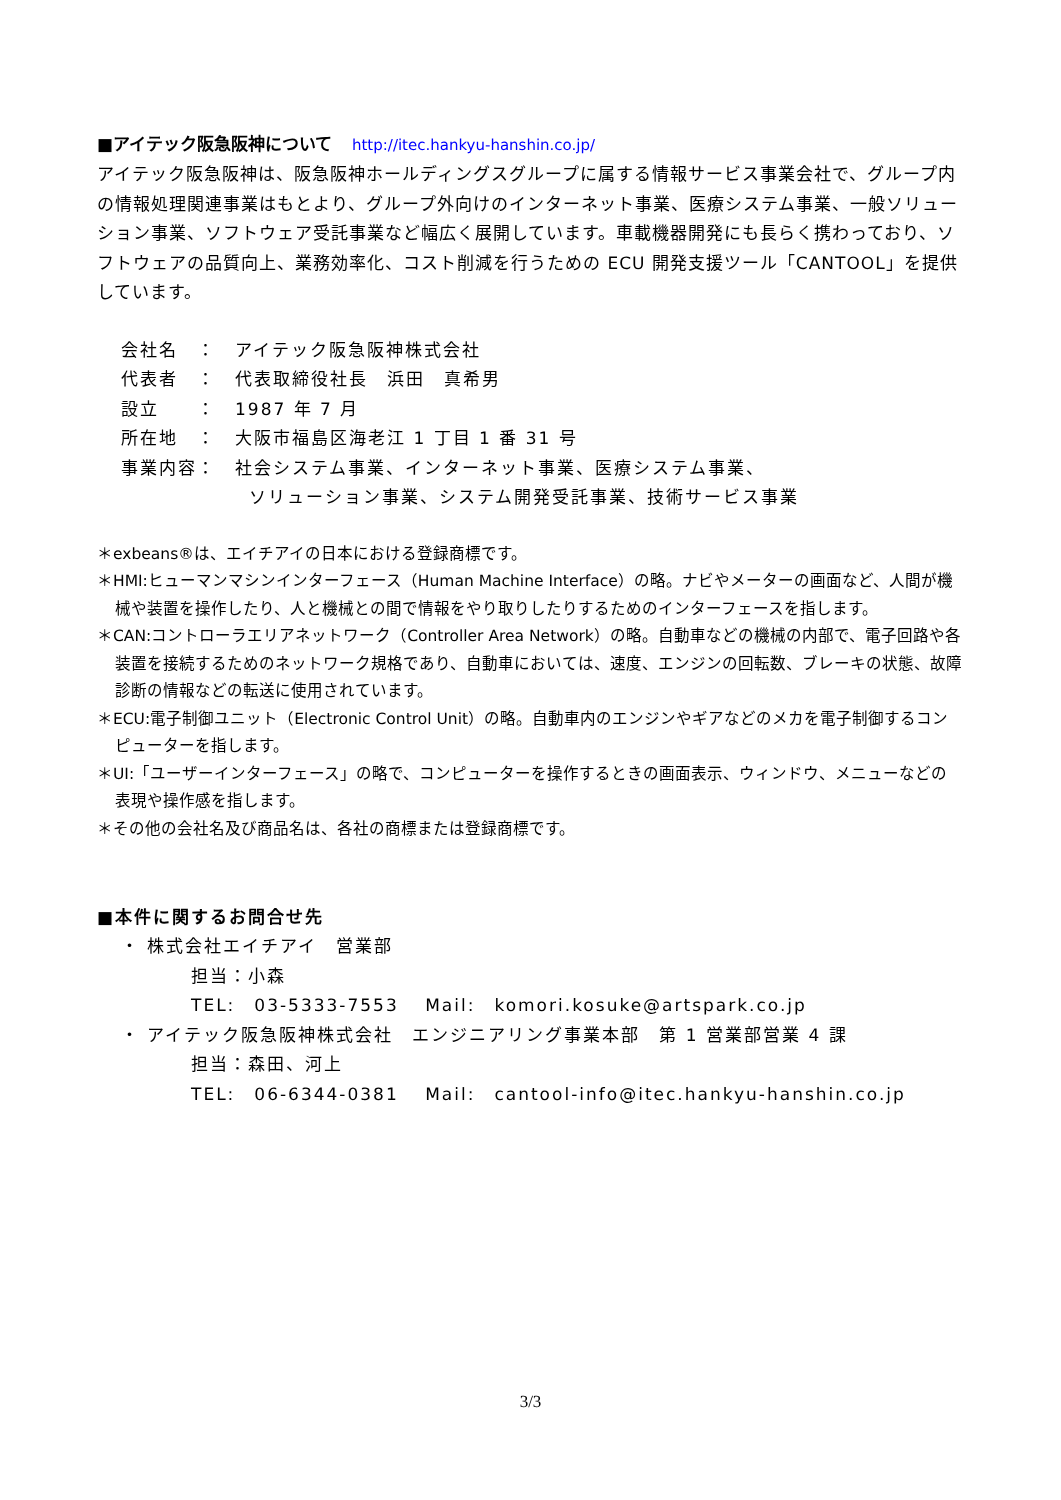■アイテック阪急阪神について http://itec.hankyu-hanshin.co.jp/
アイテック阪急阪神は、阪急阪神ホールディングスグループに属する情報サービス事業会社で、グループ内の情報処理関連事業はもとより、グループ外向けのインターネット事業、医療システム事業、一般ソリューション事業、ソフトウェア受託事業など幅広く展開しています。車載機器開発にも長らく携わっており、ソフトウェアの品質向上、業務効率化、コスト削減を行うための ECU 開発支援ツール「CANTOOL」を提供しています。
会社名　：　アイテック阪急阪神株式会社
代表者　：　代表取締役社長　浜田　真希男
設立　　：　1987 年 7 月
所在地　：　大阪市福島区海老江 1 丁目 1 番 31 号
事業内容：　社会システム事業、インターネット事業、医療システム事業、
ソリューション事業、システム開発受託事業、技術サービス事業
＊exbeans®は、エイチアイの日本における登録商標です。
＊HMI:ヒューマンマシンインターフェース（Human Machine Interface）の略。ナビやメーターの画面など、人間が機械や装置を操作したり、人と機械との間で情報をやり取りしたりするためのインターフェースを指します。
＊CAN:コントローラエリアネットワーク（Controller Area Network）の略。自動車などの機械の内部で、電子回路や各装置を接続するためのネットワーク規格であり、自動車においては、速度、エンジンの回転数、ブレーキの状態、故障診断の情報などの転送に使用されています。
＊ECU:電子制御ユニット（Electronic Control Unit）の略。自動車内のエンジンやギアなどのメカを電子制御するコンピューターを指します。
＊UI:「ユーザーインターフェース」の略で、コンピューターを操作するときの画面表示、ウィンドウ、メニューなどの表現や操作感を指します。
＊その他の会社名及び商品名は、各社の商標または登録商標です。
■本件に関するお問合せ先
・ 株式会社エイチアイ　営業部
担当：小森
TEL:　03-5333-7553　 Mail:　komori.kosuke@artspark.co.jp
・ アイテック阪急阪神株式会社　エンジニアリング事業本部　第 1 営業部営業 4 課
担当：森田、河上
TEL:　06-6344-0381　 Mail:　cantool-info@itec.hankyu-hanshin.co.jp
3/3